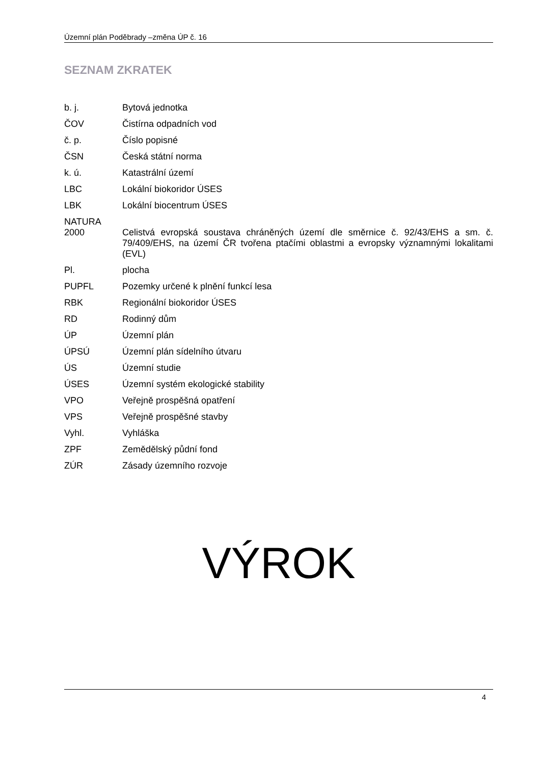Územní plán Poděbrady –změna ÚP č. 16
SEZNAM ZKRATEK
| b. j. | Bytová jednotka |
| ČOV | Čistírna odpadních vod |
| č. p. | Číslo popisné |
| ČSN | Česká státní norma |
| k. ú. | Katastrální území |
| LBC | Lokální biokoridor ÚSES |
| LBK | Lokální biocentrum ÚSES |
| NATURA 2000 | Celistvá evropská soustava chráněných území dle směrnice č. 92/43/EHS a sm. č. 79/409/EHS, na území ČR tvořena ptačími oblastmi a evropsky významnými lokalitami (EVL) |
| Pl. | plocha |
| PUPFL | Pozemky určené k plnění funkcí lesa |
| RBK | Regionální biokoridor ÚSES |
| RD | Rodinný dům |
| ÚP | Územní plán |
| ÚPSÚ | Územní plán sídelního útvaru |
| ÚS | Územní studie |
| ÚSES | Územní systém ekologické stability |
| VPO | Veřejně prospěšná opatření |
| VPS | Veřejně prospěšné stavby |
| Vyhl. | Vyhláška |
| ZPF | Zemědělský půdní fond |
| ZÚR | Zásady územního rozvoje |
VÝROK
4